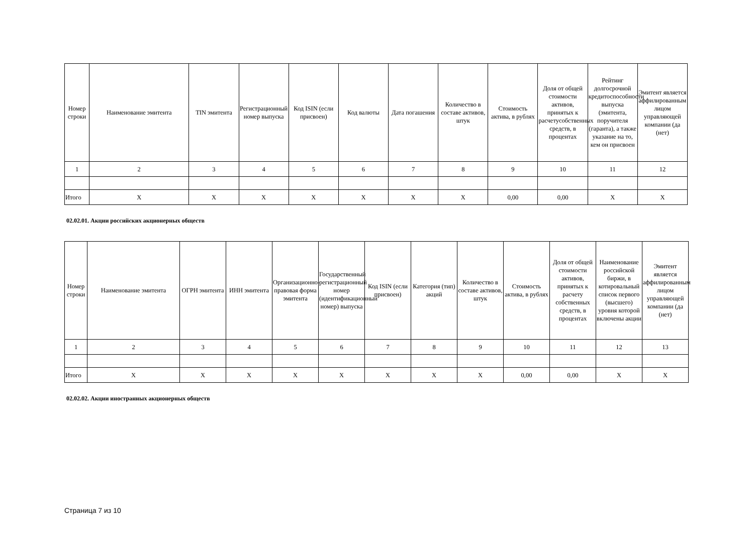| Номер строки | Наименование эмитента | TIN эмитента | Регистрационный номер выпуска | Код ISIN (если присвоен) | Код валюты | Дата погашения | Количество в составе активов, штук | Стоимость актива, в рублях | Доля от общей стоимости активов, принятых к расчетусобственных средств, в процентах | Рейтинг долгосрочной кредитоспособности выпуска (эмитента, поручителя (гаранта), а также указание на то, кем он присвоен | Эмитент является аффилированным лицом управляющей компании (да (нет) |
| --- | --- | --- | --- | --- | --- | --- | --- | --- | --- | --- | --- |
| 1 | 2 | 3 | 4 | 5 | 6 | 7 | 8 | 9 | 10 | 11 | 12 |
| Итого | X | X | X | X | X | X | X | 0,00 | 0,00 | X | X |
02.02.01. Акции российских акционерных обществ
| Номер строки | Наименование эмитента | ОГРН эмитента | ИНН эмитента | Организационно-правовая форма эмитента | Государственный регистрационный номер (идентификационный номер) выпуска | Код ISIN (если присвоен) | Категория (тип) акций | Количество в составе активов, штук | Стоимость актива, в рублях | Доля от общей стоимости активов, принятых к расчету собственных средств, в процентах | Наименование российской биржи, в котировальный список первого (высшего) уровня которой включены акции | Эмитент является аффилированным лицом управляющей компании (да (нет) |
| --- | --- | --- | --- | --- | --- | --- | --- | --- | --- | --- | --- | --- |
| 1 | 2 | 3 | 4 | 5 | 6 | 7 | 8 | 9 | 10 | 11 | 12 | 13 |
| Итого | X | X | X | X | X | X | X | X | 0,00 | 0,00 | X | X |
02.02.02. Акции иностранных акционерных обществ
Страница 7 из 10